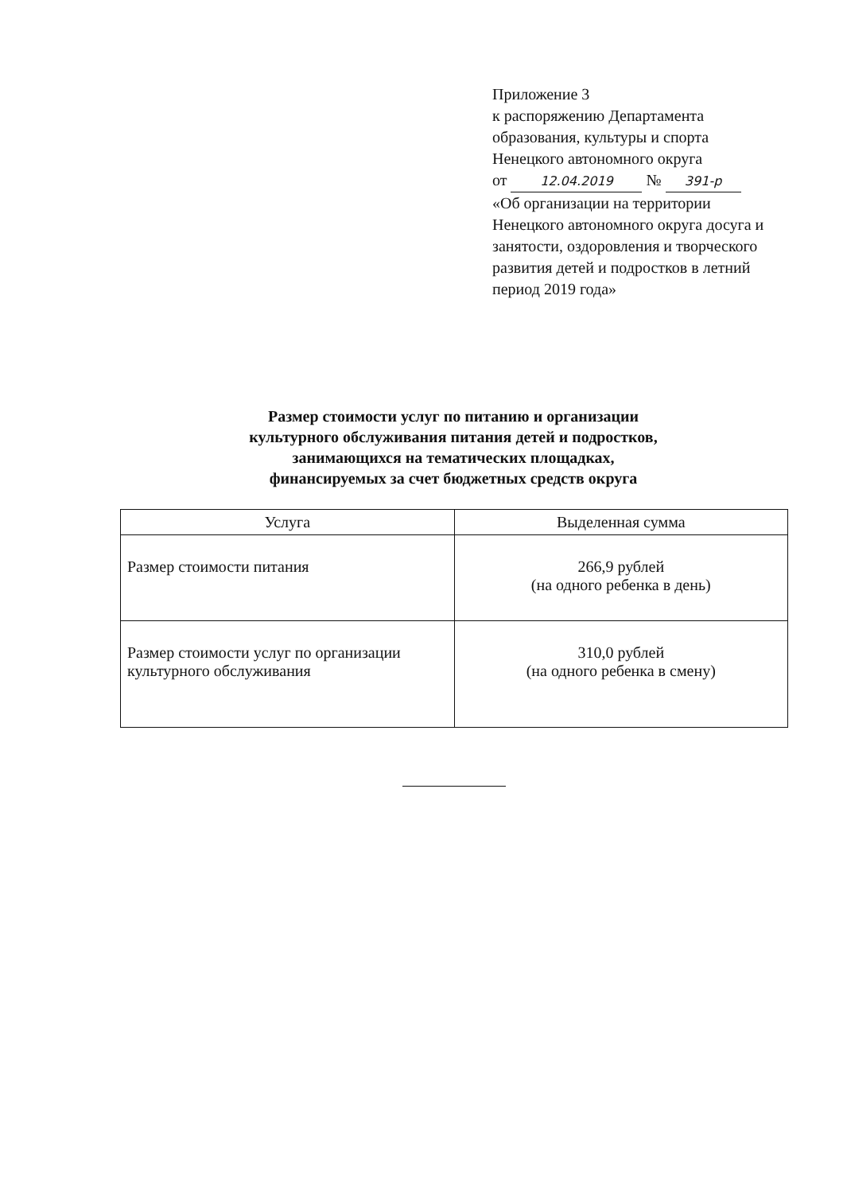Приложение 3
к распоряжению Департамента образования, культуры и спорта Ненецкого автономного округа
от 12.04.2019 № 391-р
«Об организации на территории Ненецкого автономного округа досуга и занятости, оздоровления и творческого развития детей и подростков в летний период 2019 года»
Размер стоимости услуг по питанию и организации
культурного обслуживания питания детей и подростков,
занимающихся на тематических площадках,
финансируемых за счет бюджетных средств округа
| Услуга | Выделенная сумма |
| --- | --- |
| Размер стоимости питания | 266,9 рублей (на одного ребенка в день) |
| Размер стоимости услуг по организации культурного обслуживания | 310,0 рублей (на одного ребенка в смену) |